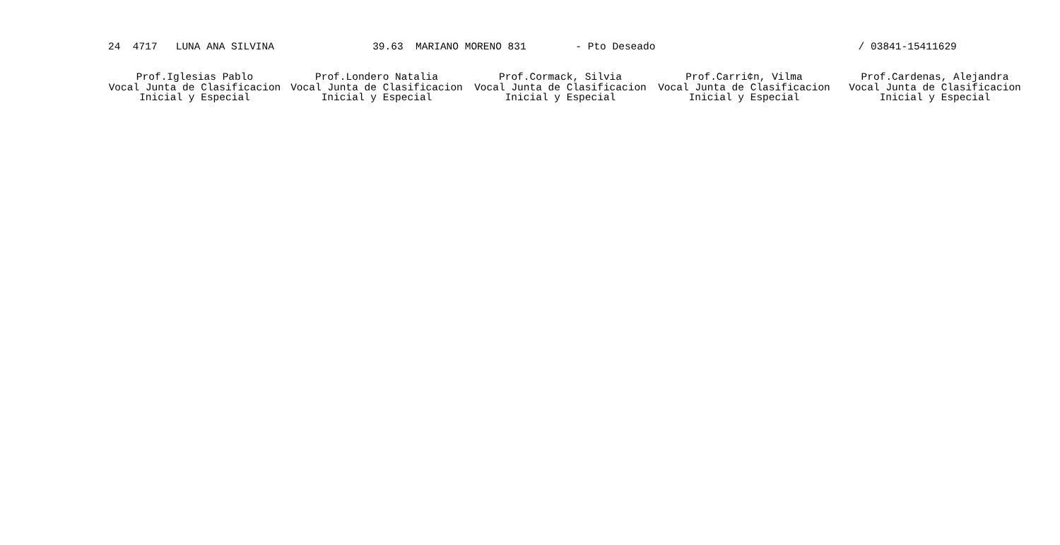24 4717 LUNA ANA SILVINA 39.63 MARIANO MORENO 831 - Pto Deseado / 03841-15411629
Prof.Iglesias Pablo
Vocal Junta de Clasificacion
Inicial y Especial
Prof.Londero Natalia
Vocal Junta de Clasificacion
Inicial y Especial
Prof.Cormack, Silvia
Vocal Junta de Clasificacion
Inicial y Especial
Prof.Carri¢n, Vilma
Vocal Junta de Clasificacion
Inicial y Especial
Prof.Cardenas, Alejandra
Vocal Junta de Clasificacion
Inicial y Especial